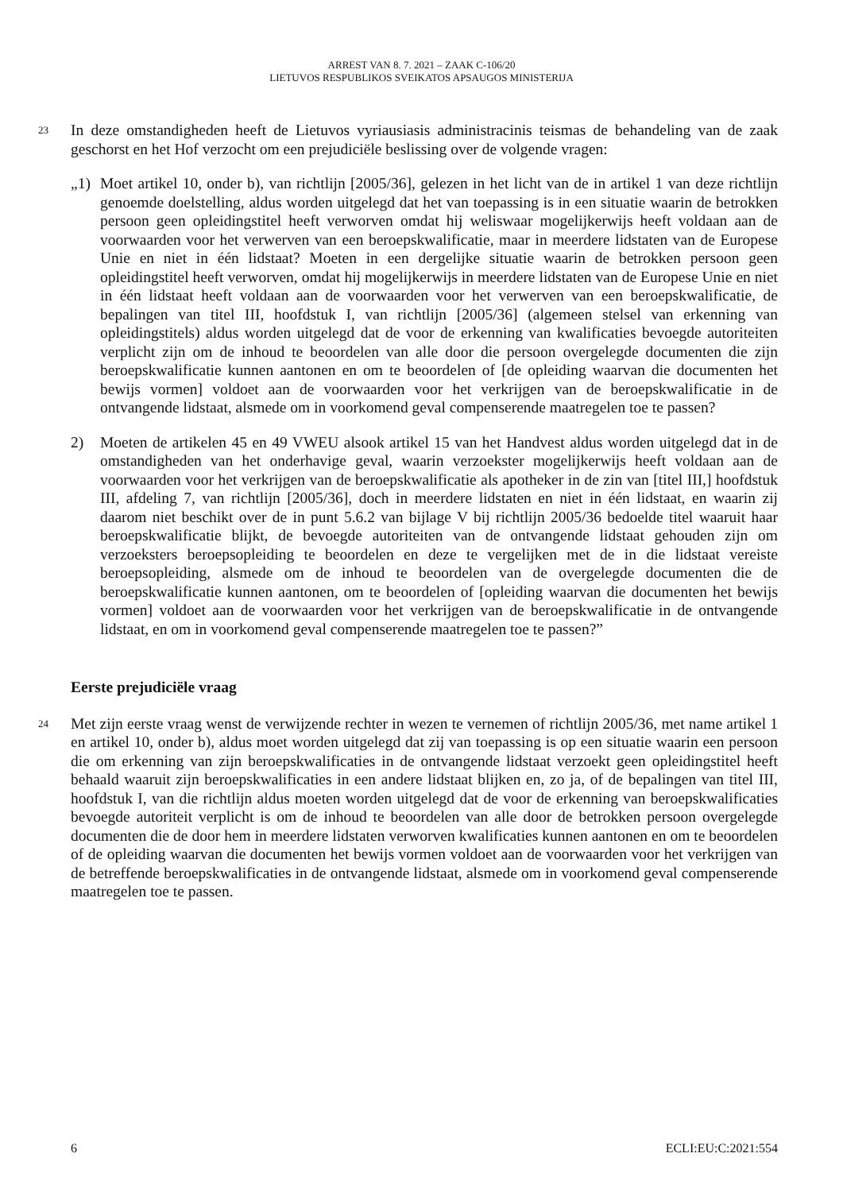ARREST VAN 8. 7. 2021 – ZAAK C-106/20
LIETUVOS RESPUBLIKOS SVEIKATOS APSAUGOS MINISTERIJA
23
In deze omstandigheden heeft de Lietuvos vyriausiasis administracinis teismas de behandeling van de zaak geschorst en het Hof verzocht om een prejudiciële beslissing over de volgende vragen:
„1) Moet artikel 10, onder b), van richtlijn [2005/36], gelezen in het licht van de in artikel 1 van deze richtlijn genoemde doelstelling, aldus worden uitgelegd dat het van toepassing is in een situatie waarin de betrokken persoon geen opleidingstitel heeft verworven omdat hij weliswaar mogelijkerwijs heeft voldaan aan de voorwaarden voor het verwerven van een beroepskwalificatie, maar in meerdere lidstaten van de Europese Unie en niet in één lidstaat? Moeten in een dergelijke situatie waarin de betrokken persoon geen opleidingstitel heeft verworven, omdat hij mogelijkerwijs in meerdere lidstaten van de Europese Unie en niet in één lidstaat heeft voldaan aan de voorwaarden voor het verwerven van een beroepskwalificatie, de bepalingen van titel III, hoofdstuk I, van richtlijn [2005/36] (algemeen stelsel van erkenning van opleidingstitels) aldus worden uitgelegd dat de voor de erkenning van kwalificaties bevoegde autoriteiten verplicht zijn om de inhoud te beoordelen van alle door die persoon overgelegde documenten die zijn beroepskwalificatie kunnen aantonen en om te beoordelen of [de opleiding waarvan die documenten het bewijs vormen] voldoet aan de voorwaarden voor het verkrijgen van de beroepskwalificatie in de ontvangende lidstaat, alsmede om in voorkomend geval compenserende maatregelen toe te passen?
2) Moeten de artikelen 45 en 49 VWEU alsook artikel 15 van het Handvest aldus worden uitgelegd dat in de omstandigheden van het onderhavige geval, waarin verzoekster mogelijkerwijs heeft voldaan aan de voorwaarden voor het verkrijgen van de beroepskwalificatie als apotheker in de zin van [titel III,] hoofdstuk III, afdeling 7, van richtlijn [2005/36], doch in meerdere lidstaten en niet in één lidstaat, en waarin zij daarom niet beschikt over de in punt 5.6.2 van bijlage V bij richtlijn 2005/36 bedoelde titel waaruit haar beroepskwalificatie blijkt, de bevoegde autoriteiten van de ontvangende lidstaat gehouden zijn om verzoeksters beroepsopleiding te beoordelen en deze te vergelijken met de in die lidstaat vereiste beroepsopleiding, alsmede om de inhoud te beoordelen van de overgelegde documenten die de beroepskwalificatie kunnen aantonen, om te beoordelen of [opleiding waarvan die documenten het bewijs vormen] voldoet aan de voorwaarden voor het verkrijgen van de beroepskwalificatie in de ontvangende lidstaat, en om in voorkomend geval compenserende maatregelen toe te passen?”
Eerste prejudiciële vraag
24
Met zijn eerste vraag wenst de verwijzende rechter in wezen te vernemen of richtlijn 2005/36, met name artikel 1 en artikel 10, onder b), aldus moet worden uitgelegd dat zij van toepassing is op een situatie waarin een persoon die om erkenning van zijn beroepskwalificaties in de ontvangende lidstaat verzoekt geen opleidingstitel heeft behaald waaruit zijn beroepskwalificaties in een andere lidstaat blijken en, zo ja, of de bepalingen van titel III, hoofdstuk I, van die richtlijn aldus moeten worden uitgelegd dat de voor de erkenning van beroepskwalificaties bevoegde autoriteit verplicht is om de inhoud te beoordelen van alle door de betrokken persoon overgelegde documenten die de door hem in meerdere lidstaten verworven kwalificaties kunnen aantonen en om te beoordelen of de opleiding waarvan die documenten het bewijs vormen voldoet aan de voorwaarden voor het verkrijgen van de betreffende beroepskwalificaties in de ontvangende lidstaat, alsmede om in voorkomend geval compenserende maatregelen toe te passen.
6 ECLI:EU:C:2021:554